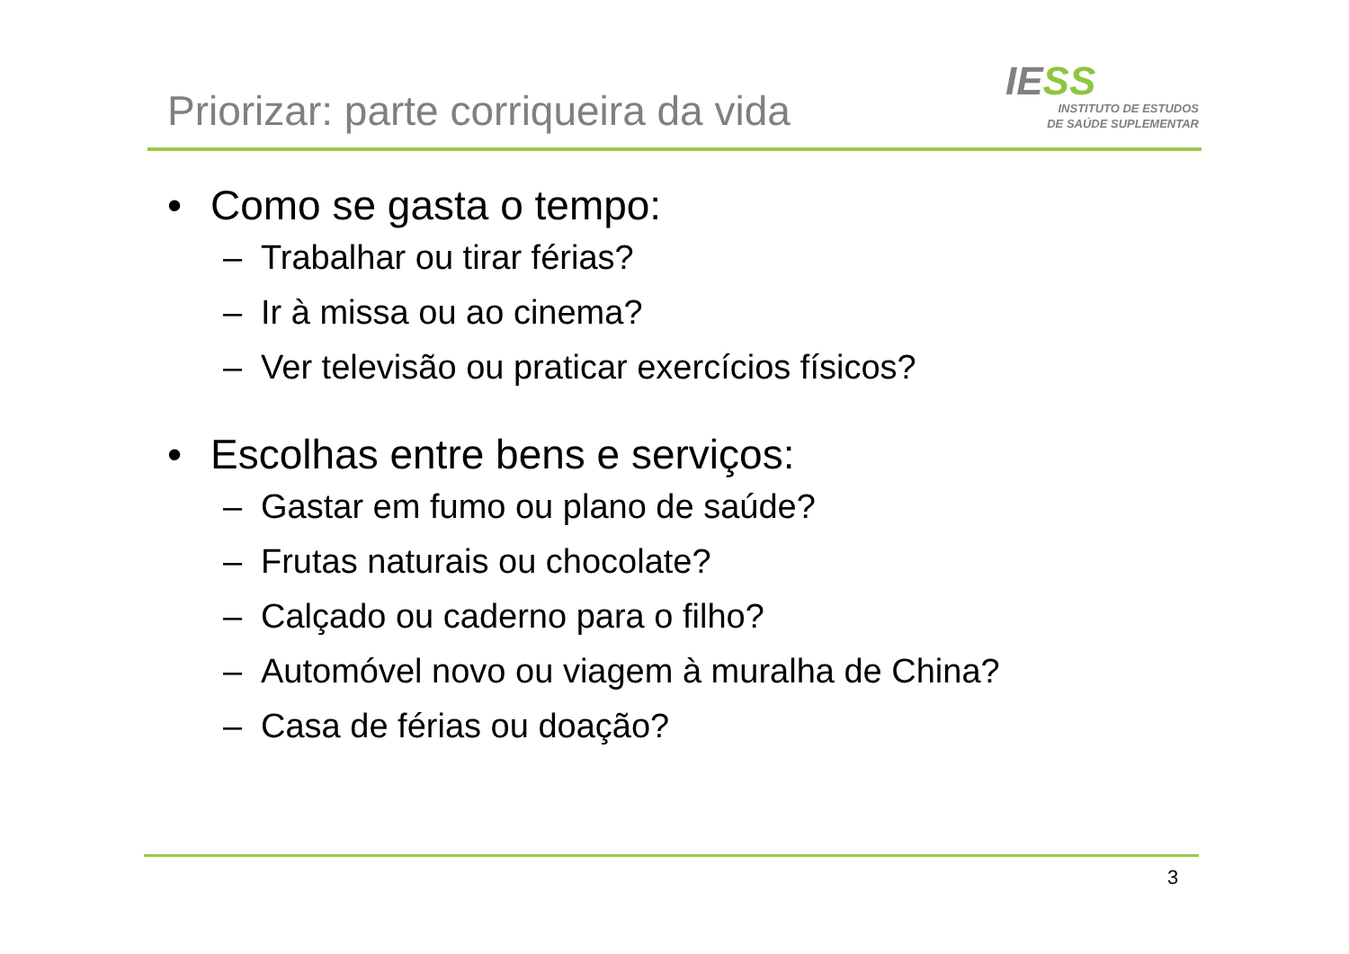Priorizar: parte corriqueira da vida
IESS
INSTITUTO DE ESTUDOS
DE SAÚDE SUPLEMENTAR
• Como se gasta o tempo:
– Trabalhar ou tirar férias?
– Ir à missa ou ao cinema?
– Ver televisão ou praticar exercícios físicos?
• Escolhas entre bens e serviços:
– Gastar em fumo ou plano de saúde?
– Frutas naturais ou chocolate?
– Calçado ou caderno para o filho?
– Automóvel novo ou viagem à muralha de China?
– Casa de férias ou doação?
3